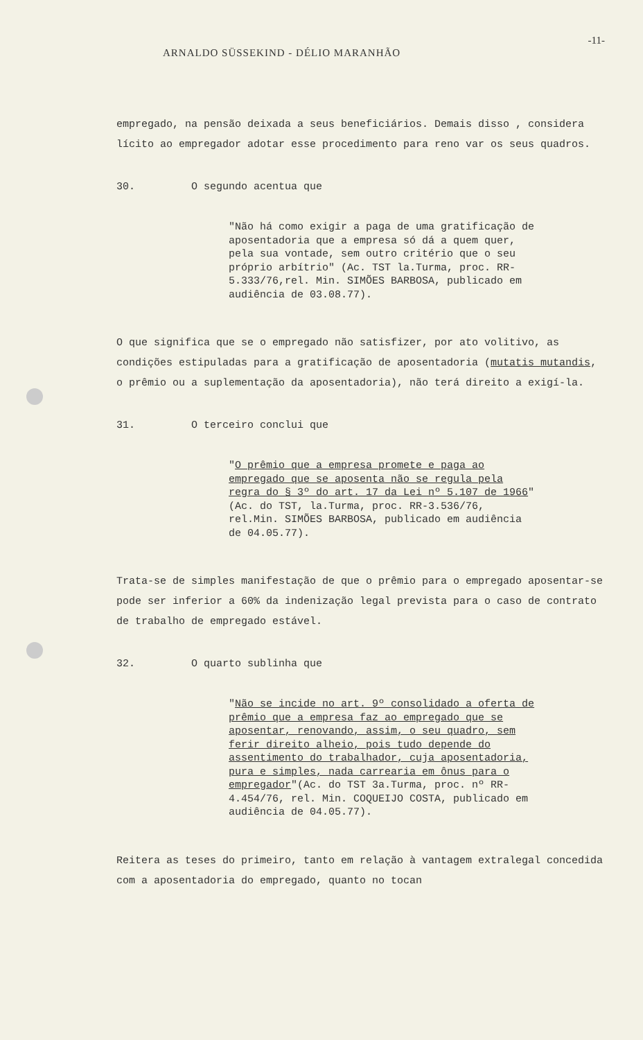ARNALDO SÜSSEKIND - DÉLIO MARANHÃO -11-
empregado, na pensão deixada a seus beneficiários. Demais disso , considera lícito ao empregador adotar esse procedimento para reno var os seus quadros.
30. O segundo acentua que
"Não há como exigir a paga de uma gratificação de aposentadoria que a empresa só dá a quem quer, pela sua vontade, sem outro critério que o seu próprio arbítrio" (Ac. TST la.Turma, proc. RR-5.333/76,rel. Min. SIMÕES BARBOSA, publicado em audiência de 03.08.77).
O que significa que se o empregado não satisfizer, por ato volitivo, as condições estipuladas para a gratificação de aposentadoria (mutatis mutandis, o prêmio ou a suplementação da aposentadoria), não terá direito a exigí-la.
31. O terceiro conclui que
"O prêmio que a empresa promete e paga ao empregado que se aposenta não se regula pela regra do § 3º do art. 17 da Lei nº 5.107 de 1966" (Ac. do TST, la.Turma, proc. RR-3.536/76, rel.Min. SIMÕES BARBOSA, publicado em audiência de 04.05.77).
Trata-se de simples manifestação de que o prêmio para o empregado aposentar-se pode ser inferior a 60% da indenização legal prevista para o caso de contrato de trabalho de empregado estável.
32. O quarto sublinha que
"Não se incide no art. 9º consolidado a oferta de prêmio que a empresa faz ao empregado que se aposentar, renovando, assim, o seu quadro, sem ferir direito alheio, pois tudo depende do assentimento do trabalhador, cuja aposentadoria, pura e simples, nada carrearia em ônus para o empregador"(Ac. do TST 3a.Turma, proc. nº RR-4.454/76, rel. Min. COQUEIJO COSTA, publicado em audiência de 04.05.77).
Reitera as teses do primeiro, tanto em relação à vantagem extralegal concedida com a aposentadoria do empregado, quanto no tocan